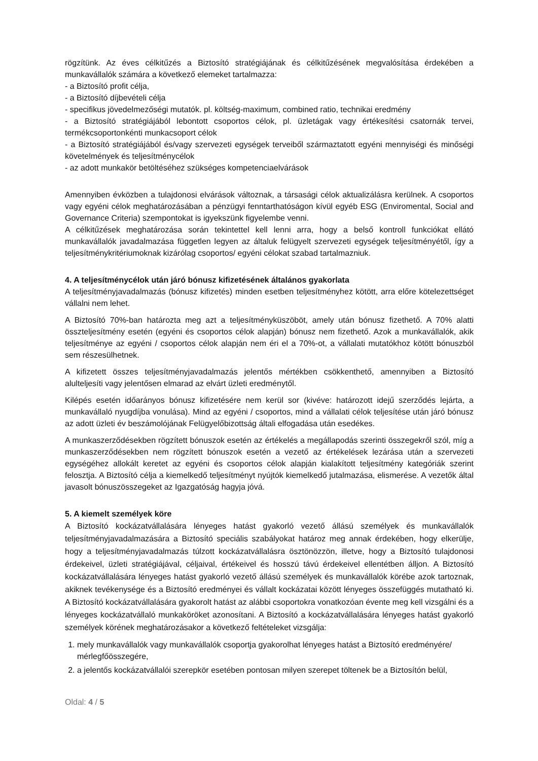rögzítünk. Az éves célkitűzés a Biztosító stratégiájának és célkitűzésének megvalósítása érdekében a munkavállalók számára a következő elemeket tartalmazza:
- a Biztosító profit célja,
- a Biztosító díjbevételi célja
- specifikus jövedelmezőségi mutatók. pl. költség-maximum, combined ratio, technikai eredmény
- a Biztosító stratégiájából lebontott csoportos célok, pl. üzletágak vagy értékesítési csatornák tervei, termékcsoportonkénti munkacsoport célok
- a Biztosító stratégiájából és/vagy szervezeti egységek terveiből származtatott egyéni mennyiségi és minőségi követelmények és teljesítménycélok
- az adott munkakör betöltéséhez szükséges kompetenciaelvárások
Amennyiben évközben a tulajdonosi elvárások változnak, a társasági célok aktualizálásra kerülnek. A csoportos vagy egyéni célok meghatározásában a pénzügyi fenntarthatóságon kívül egyéb ESG (Enviromental, Social and Governance Criteria) szempontokat is igyekszünk figyelembe venni.
A célkitűzések meghatározása során tekintettel kell lenni arra, hogy a belső kontroll funkciókat ellátó munkavállalók javadalmazása független legyen az általuk felügyelt szervezeti egységek teljesítményétől, így a teljesítménykritériumoknak kizárólag csoportos/ egyéni célokat szabad tartalmazniuk.
4. A teljesítménycélok után járó bónusz kifizetésének általános gyakorlata
A teljesítményjavadalmazás (bónusz kifizetés) minden esetben teljesítményhez kötött, arra előre kötelezettséget vállalni nem lehet.
A Biztosító 70%-ban határozta meg azt a teljesítményküszöböt, amely után bónusz fizethető. A 70% alatti összteljesítmény esetén (egyéni és csoportos célok alapján) bónusz nem fizethető. Azok a munkavállalók, akik teljesítménye az egyéni / csoportos célok alapján nem éri el a 70%-ot, a vállalati mutatókhoz kötött bónuszból sem részesülhetnek.
A kifizetett összes teljesítményjavadalmazás jelentős mértékben csökkenthető, amennyiben a Biztosító alulteljesíti vagy jelentősen elmarad az elvárt üzleti eredménytől.
Kilépés esetén időarányos bónusz kifizetésére nem kerül sor (kivéve: határozott idejű szerződés lejárta, a munkavállaló nyugdíjba vonulása). Mind az egyéni / csoportos, mind a vállalati célok teljesítése után járó bónusz az adott üzleti év beszámolójának Felügyelőbizottság általi elfogadása után esedékes.
A munkaszerződésekben rögzített bónuszok esetén az értékelés a megállapodás szerinti összegekről szól, míg a munkaszerződésekben nem rögzített bónuszok esetén a vezető az értékelések lezárása után a szervezeti egységéhez allokált keretet az egyéni és csoportos célok alapján kialakított teljesítmény kategóriák szerint felosztja. A Biztosító célja a kiemelkedő teljesítményt nyújtók kiemelkedő jutalmazása, elismerése. A vezetők által javasolt bónuszösszegeket az Igazgatóság hagyja jóvá.
5. A kiemelt személyek köre
A Biztosító kockázatvállalására lényeges hatást gyakorló vezető állású személyek és munkavállalók teljesítményjavadalmazására a Biztosító speciális szabályokat határoz meg annak érdekében, hogy elkerülje, hogy a teljesítményjavadalmazás túlzott kockázatvállalásra ösztönözzön, illetve, hogy a Biztosító tulajdonosi érdekeivel, üzleti stratégiájával, céljaival, értékeivel és hosszú távú érdekeivel ellentétben álljon. A Biztosító kockázatvállalására lényeges hatást gyakorló vezető állású személyek és munkavállalók körébe azok tartoznak, akiknek tevékenysége és a Biztosító eredményei és vállalt kockázatai között lényeges összefüggés mutatható ki. A Biztosító kockázatvállalására gyakorolt hatást az alábbi csoportokra vonatkozóan évente meg kell vizsgálni és a lényeges kockázatvállaló munkaköröket azonosítani. A Biztosító a kockázatvállalására lényeges hatást gyakorló személyek körének meghatározásakor a következő feltételeket vizsgálja:
1. mely munkavállalók vagy munkavállalók csoportja gyakorolhat lényeges hatást a Biztosító eredményére/ mérlegfőösszegére,
2. a jelentős kockázatvállalói szerepkör esetében pontosan milyen szerepet töltenek be a Biztosítón belül,
Oldal: 4 / 5